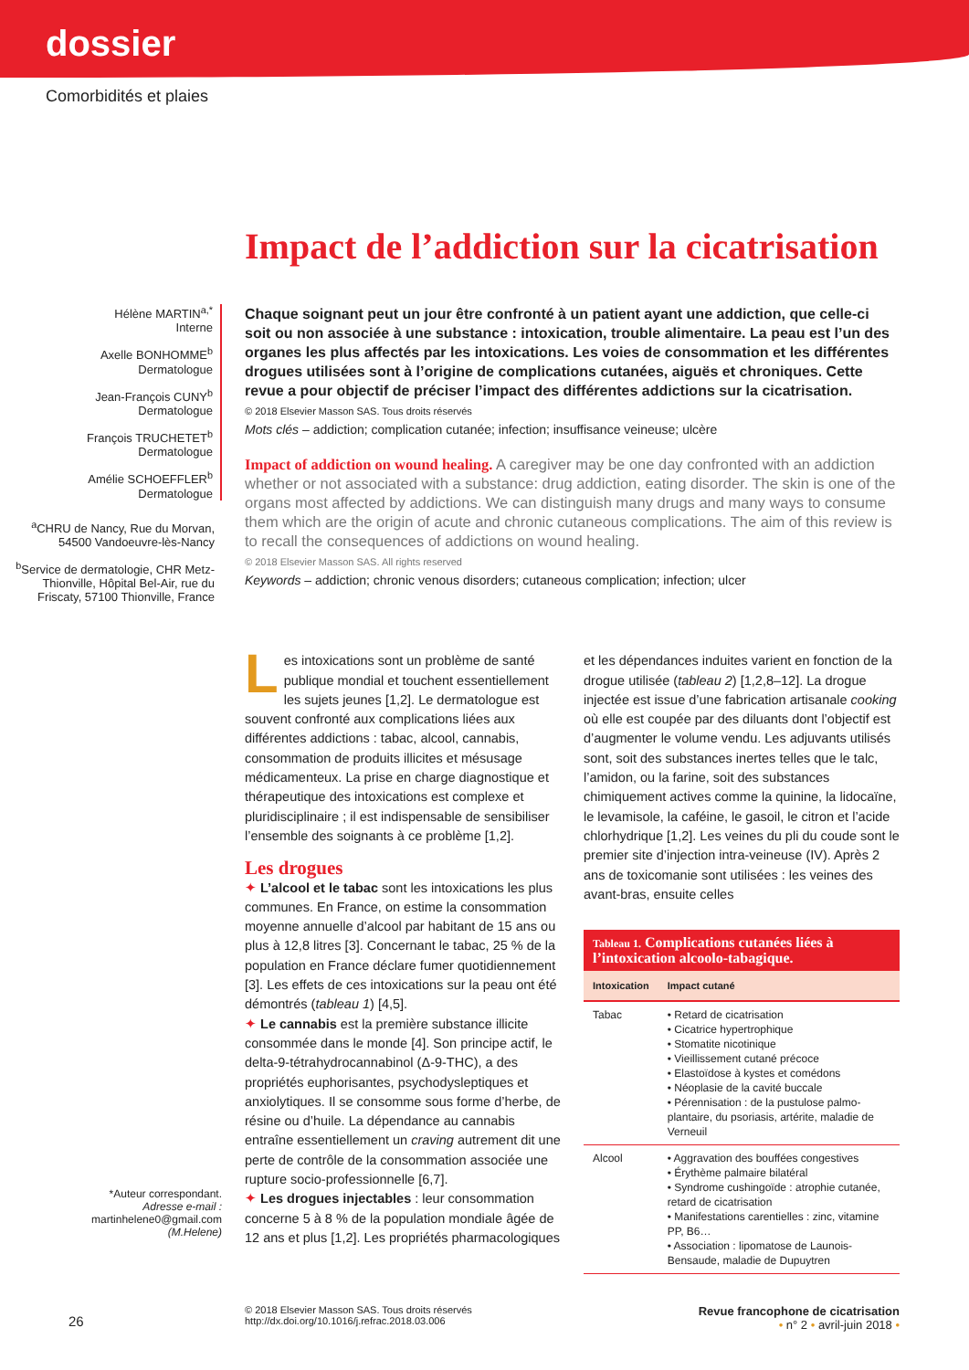dossier
Comorbidités et plaies
Impact de l’addiction sur la cicatrisation
Hélène MARTIN<sup>a,*</sup>
Interne
Axelle BONHOMME<sup>b</sup>
Dermatologue
Jean-François CUNY<sup>b</sup>
Dermatologue
François TRUCHETET<sup>b</sup>
Dermatologue
Amélie SCHOEFFLER<sup>b</sup>
Dermatologue
<sup>a</sup> CHRU de Nancy, Rue du Morvan, 54500 Vandoeuvre-lès-Nancy
<sup>b</sup> Service de dermatologie, CHR Metz-Thionville, Hôpital Bel-Air, rue du Friscaty, 57100 Thionville, France
Chaque soignant peut un jour être confronté à un patient ayant une addiction, que celle-ci soit ou non associée à une substance : intoxication, trouble alimentaire. La peau est l’un des organes les plus affectés par les intoxications. Les voies de consommation et les différentes drogues utilisées sont à l’origine de complications cutanées, aiguës et chroniques. Cette revue a pour objectif de préciser l’impact des différentes addictions sur la cicatrisation.
© 2018 Elsevier Masson SAS. Tous droits réservés
Mots clés – addiction; complication cutanée; infection; insuffisance veineuse; ulcère
Impact of addiction on wound healing. A caregiver may be one day confronted with an addiction whether or not associated with a substance: drug addiction, eating disorder. The skin is one of the organs most affected by addictions. We can distinguish many drugs and many ways to consume them which are the origin of acute and chronic cutaneous complications. The aim of this review is to recall the consequences of addictions on wound healing.
© 2018 Elsevier Masson SAS. All rights reserved
Keywords – addiction; chronic venous disorders; cutaneous complication; infection; ulcer
Les intoxications sont un problème de santé publique mondial et touchent essentiellement les sujets jeunes [1,2]. Le dermatologue est souvent confronté aux complications liées aux différentes addictions : tabac, alcool, cannabis, consommation de produits illicites et mésusage médicamenteux. La prise en charge diagnostique et thérapeutique des intoxications est complexe et pluridisciplinaire ; il est indispensable de sensibiliser l’ensemble des soignants à ce problème [1,2].
Les drogues
✦ L’alcool et le tabac sont les intoxications les plus communes. En France, on estime la consommation moyenne annuelle d’alcool par habitant de 15 ans ou plus à 12,8 litres [3]. Concernant le tabac, 25 % de la population en France déclare fumer quotidiennement [3]. Les effets de ces intoxications sur la peau ont été démontrés (tableau 1) [4,5].
✦ Le cannabis est la première substance illicite consommée dans le monde [4]. Son principe actif, le delta-9-tétrahydrocannabinol (Δ-9-THC), a des propriétés euphorisantes, psychodysleptiques et anxiolytiques. Il se consomme sous forme d’herbe, de résine ou d’huile. La dépendance au cannabis entraîne essentiellement un craving autrement dit une perte de contrôle de la consommation associée une rupture socio-professionnelle [6,7].
✦ Les drogues injectables : leur consommation concerne 5 à 8 % de la population mondiale âgée de 12 ans et plus [1,2]. Les propriétés pharmacologiques
et les dépendances induites varient en fonction de la drogue utilisée (tableau 2) [1,2,8–12]. La drogue injectée est issue d’une fabrication artisanale cooking où elle est coupée par des diluants dont l’objectif est d’augmenter le volume vendu. Les adjuvants utilisés sont, soit des substances inertes telles que le talc, l’amidon, ou la farine, soit des substances chimiquement actives comme la quinine, la lidocaïne, le levamisole, la caféine, le gasoil, le citron et l’acide chlorhydrique [1,2]. Les veines du pli du coude sont le premier site d’injection intra-veineuse (IV). Après 2 ans de toxicomanie sont utilisées : les veines des avant-bras, ensuite celles
Tableau 1. Complications cutanées liées à l’intoxication alcoolo-tabagique.
| Intoxication | Impact cutané |
| --- | --- |
| Tabac | • Retard de cicatrisation • Cicatrice hypertrophique • Stomatite nicotinique • Vieillissement cutané précoce • Elastoïdose à kystes et comédons • Néoplasie de la cavité buccale • Pérennisation : de la pustulose palmo-plantaire, du psoriasis, artérite, maladie de Verneuil |
| Alcool | • Aggravation des bouffées congestives • Érythème palmaire bilatéral • Syndrome cushingoïde : atrophie cutanée, retard de cicatrisation • Manifestations carentielles : zinc, vitamine PP, B6… • Association : lipomatose de Launois-Bensaude, maladie de Dupuytren |
*Auteur correspondant.
Adresse e-mail :
martinhelene0@gmail.com
(M.Helene)
26
© 2018 Elsevier Masson SAS. Tous droits réservés
http://dx.doi.org/10.1016/j.refrac.2018.03.006 Revue francophone de cicatrisation
• n° 2 • avril-juin 2018 •